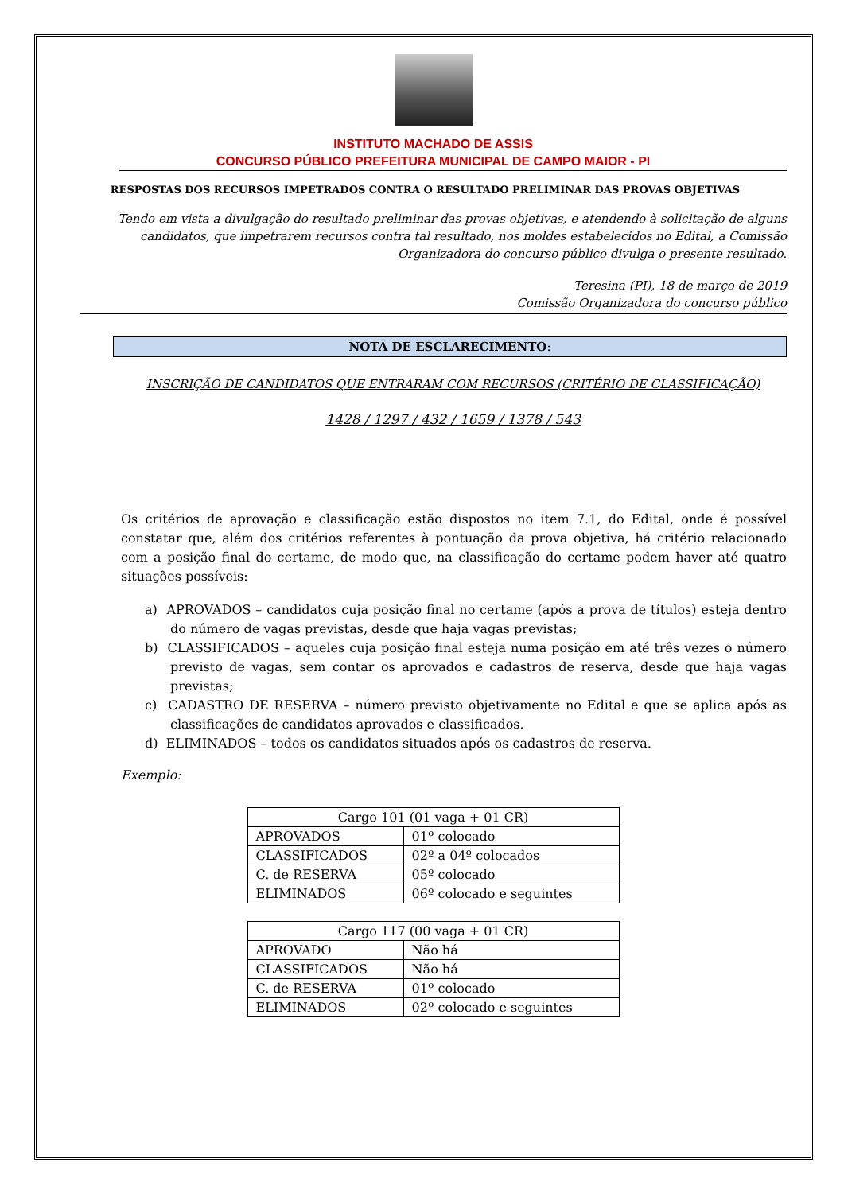INSTITUTO MACHADO DE ASSIS
CONCURSO PÚBLICO PREFEITURA MUNICIPAL DE CAMPO MAIOR - PI
RESPOSTAS DOS RECURSOS IMPETRADOS CONTRA O RESULTADO PRELIMINAR DAS PROVAS OBJETIVAS
Tendo em vista a divulgação do resultado preliminar das provas objetivas, e atendendo à solicitação de alguns candidatos, que impetrarem recursos contra tal resultado, nos moldes estabelecidos no Edital, a Comissão Organizadora do concurso público divulga o presente resultado.
Teresina (PI), 18 de março de 2019
Comissão Organizadora do concurso público
NOTA DE ESCLARECIMENTO:
INSCRIÇÃO DE CANDIDATOS QUE ENTRARAM COM RECURSOS (CRITÉRIO DE CLASSIFICAÇÃO)
1428 / 1297 / 432 / 1659 / 1378 / 543
Os critérios de aprovação e classificação estão dispostos no item 7.1, do Edital, onde é possível constatar que, além dos critérios referentes à pontuação da prova objetiva, há critério relacionado com a posição final do certame, de modo que, na classificação do certame podem haver até quatro situações possíveis:
a) APROVADOS – candidatos cuja posição final no certame (após a prova de títulos) esteja dentro do número de vagas previstas, desde que haja vagas previstas;
b) CLASSIFICADOS – aqueles cuja posição final esteja numa posição em até três vezes o número previsto de vagas, sem contar os aprovados e cadastros de reserva, desde que haja vagas previstas;
c) CADASTRO DE RESERVA – número previsto objetivamente no Edital e que se aplica após as classificações de candidatos aprovados e classificados.
d) ELIMINADOS – todos os candidatos situados após os cadastros de reserva.
Exemplo:
| Cargo 101 (01 vaga + 01 CR) | |
| APROVADOS | 01º colocado |
| CLASSIFICADOS | 02º a 04º colocados |
| C. de RESERVA | 05º colocado |
| ELIMINADOS | 06º colocado e seguintes |
| Cargo 117 (00 vaga + 01 CR) | |
| APROVADO | Não há |
| CLASSIFICADOS | Não há |
| C. de RESERVA | 01º colocado |
| ELIMINADOS | 02º colocado e seguintes |